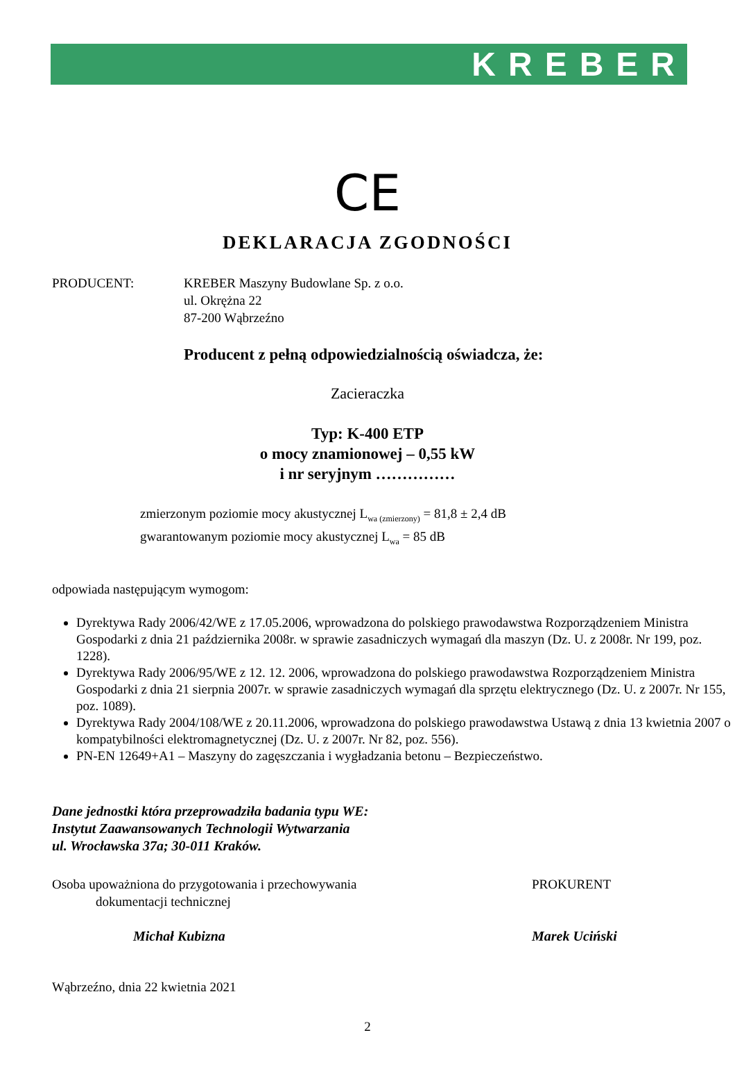KREBER
CE
DEKLARACJA ZGODNOŚCI
PRODUCENT: KREBER Maszyny Budowlane Sp. z o.o.
ul. Okrężna 22
87-200 Wąbrzeźno
Producent z pełną odpowiedzialnością oświadcza, że:
Zacieraczka
Typ: K-400 ETP
o mocy znamionowej – 0,55 kW
i nr seryjnym ……………
zmierzonym poziomie mocy akustycznej L<sub>wa (zmierzony)</sub> = 81,8 ± 2,4 dB
gwarantowanym poziomie mocy akustycznej L<sub>wa</sub> = 85 dB
odpowiada następującym wymogom:
Dyrektywa Rady 2006/42/WE z 17.05.2006, wprowadzona do polskiego prawodawstwa Rozporządzeniem Ministra Gospodarki z dnia 21 października 2008r. w sprawie zasadniczych wymagań dla maszyn (Dz. U. z 2008r. Nr 199, poz. 1228).
Dyrektywa Rady 2006/95/WE z 12. 12. 2006, wprowadzona do polskiego prawodawstwa Rozporządzeniem Ministra Gospodarki z dnia 21 sierpnia 2007r. w sprawie zasadniczych wymagań dla sprzętu elektrycznego (Dz. U. z 2007r. Nr 155, poz. 1089).
Dyrektywa Rady 2004/108/WE z 20.11.2006, wprowadzona do polskiego prawodawstwa Ustawą z dnia 13 kwietnia 2007 o kompatybilności elektromagnetycznej (Dz. U. z 2007r. Nr 82, poz. 556).
PN-EN 12649+A1 – Maszyny do zagęszczania i wygładzania betonu – Bezpieczeństwo.
Dane jednostki która przeprowadziła badania typu WE:
Instytut Zaawansowanych Technologii Wytwarzania
ul. Wrocławska 37a; 30-011 Kraków.
Osoba upoważniona do przygotowania i przechowywania
dokumentacji technicznej
Michał Kubizna
PROKURENT
Marek Uciński
Wąbrzeźno, dnia 22 kwietnia 2021
2